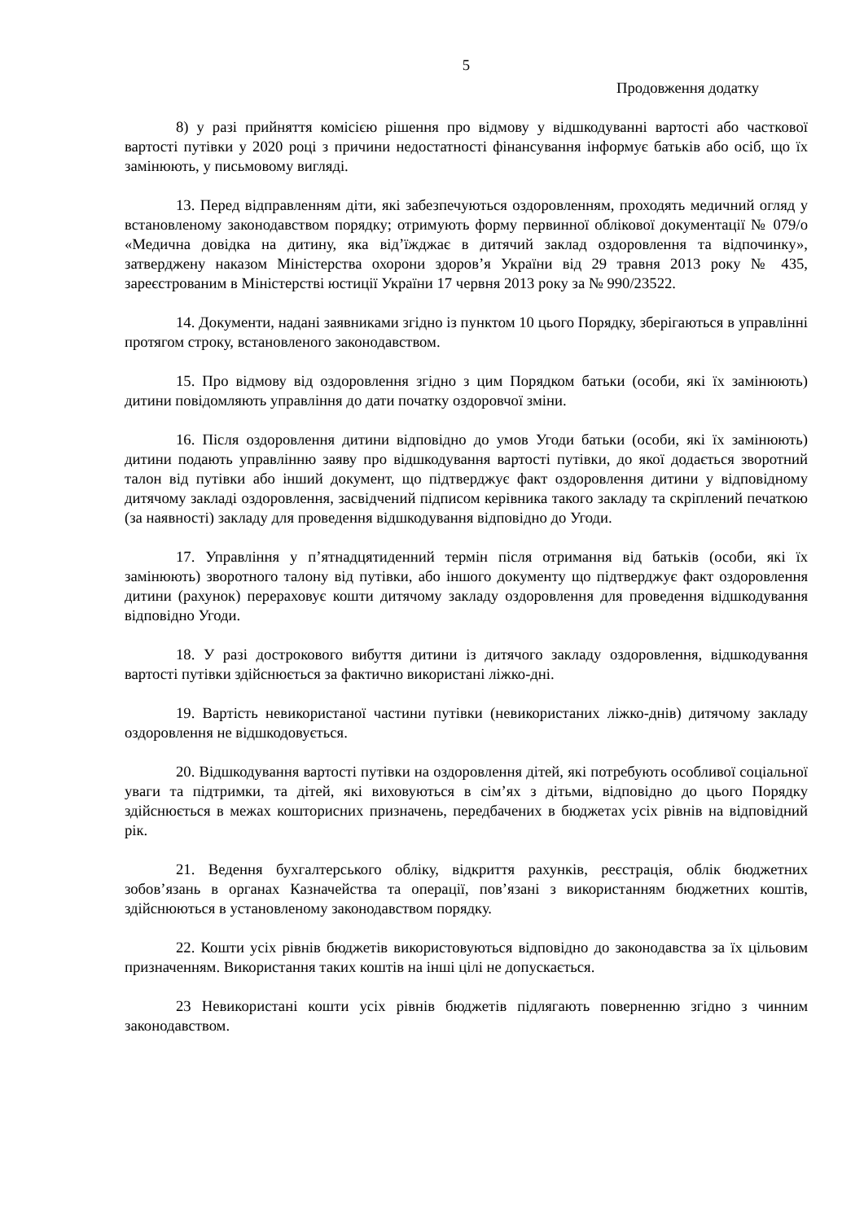5
Продовження додатку
8) у разі прийняття комісією рішення про відмову у відшкодуванні вартості або часткової вартості путівки у 2020 році з причини недостатності фінансування інформує батьків або осіб, що їх замінюють, у письмовому вигляді.
13. Перед відправленням діти, які забезпечуються оздоровленням, проходять медичний огляд у встановленому законодавством порядку; отримують форму первинної облікової документації № 079/о «Медична довідка на дитину, яка від’їжджає в дитячий заклад оздоровлення та відпочинку», затверджену наказом Міністерства охорони здоров’я України від 29 травня 2013 року № 435, зареєстрованим в Міністерстві юстиції України 17 червня 2013 року за № 990/23522.
14. Документи, надані заявниками згідно із пунктом 10 цього Порядку, зберігаються в управлінні протягом строку, встановленого законодавством.
15. Про відмову від оздоровлення згідно з цим Порядком батьки (особи, які їх замінюють) дитини повідомляють управління до дати початку оздоровчої зміни.
16. Після оздоровлення дитини відповідно до умов Угоди батьки (особи, які їх замінюють) дитини подають управлінню заяву про відшкодування вартості путівки, до якої додається зворотний талон від путівки або інший документ, що підтверджує факт оздоровлення дитини у відповідному дитячому закладі оздоровлення, засвідчений підписом керівника такого закладу та скріплений печаткою (за наявності) закладу для проведення відшкодування відповідно до Угоди.
17. Управління у п’ятнадцятиденний термін після отримання від батьків (особи, які їх замінюють) зворотного талону від путівки, або іншого документу що підтверджує факт оздоровлення дитини (рахунок) перераховує кошти дитячому закладу оздоровлення для проведення відшкодування відповідно Угоди.
18. У разі дострокового вибуття дитини із дитячого закладу оздоровлення, відшкодування вартості путівки здійснюється за фактично використані ліжко-дні.
19. Вартість невикористаної частини путівки (невикористаних ліжко-днів) дитячому закладу оздоровлення не відшкодовується.
20. Відшкодування вартості путівки на оздоровлення дітей, які потребують особливої соціальної уваги та підтримки, та дітей, які виховуються в сім’ях з дітьми, відповідно до цього Порядку здійснюється в межах кошторисних призначень, передбачених в бюджетах усіх рівнів на відповідний рік.
21. Ведення бухгалтерського обліку, відкриття рахунків, реєстрація, облік бюджетних зобов’язань в органах Казначейства та операції, пов’язані з використанням бюджетних коштів, здійснюються в установленому законодавством порядку.
22. Кошти усіх рівнів бюджетів використовуються відповідно до законодавства за їх цільовим призначенням. Використання таких коштів на інші цілі не допускається.
23 Невикористані кошти усіх рівнів бюджетів підлягають поверненню згідно з чинним законодавством.